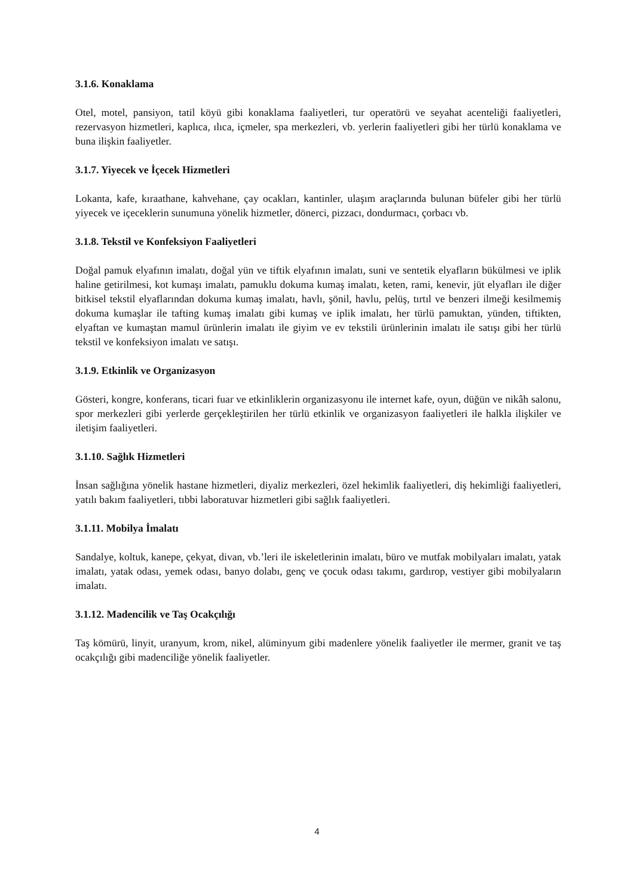3.1.6. Konaklama
Otel, motel, pansiyon, tatil köyü gibi konaklama faaliyetleri, tur operatörü ve seyahat acenteliği faaliyetleri, rezervasyon hizmetleri, kaplıca, ılıca, içmeler, spa merkezleri, vb. yerlerin faaliyetleri gibi her türlü konaklama ve buna ilişkin faaliyetler.
3.1.7. Yiyecek ve İçecek Hizmetleri
Lokanta, kafe, kıraathane, kahvehane, çay ocakları, kantinler, ulaşım araçlarında bulunan büfeler gibi her türlü yiyecek ve içeceklerin sunumuna yönelik hizmetler, dönerci, pizzacı, dondurmacı, çorbacı vb.
3.1.8. Tekstil ve Konfeksiyon Faaliyetleri
Doğal pamuk elyafının imalatı, doğal yün ve tiftik elyafının imalatı, suni ve sentetik elyafların bükülmesi ve iplik haline getirilmesi, kot kumaşı imalatı, pamuklu dokuma kumaş imalatı, keten, rami, kenevir, jüt elyafları ile diğer bitkisel tekstil elyaflarından dokuma kumaş imalatı, havlı, şönil, havlu, pelüş, tırtıl ve benzeri ilmeği kesilmemiş dokuma kumaşlar ile tafting kumaş imalatı gibi kumaş ve iplik imalatı, her türlü pamuktan, yünden, tiftikten, elyaftan ve kumaştan mamul ürünlerin imalatı ile giyim ve ev tekstili ürünlerinin imalatı ile satışı gibi her türlü tekstil ve konfeksiyon imalatı ve satışı.
3.1.9. Etkinlik ve Organizasyon
Gösteri, kongre, konferans, ticari fuar ve etkinliklerin organizasyonu ile internet kafe, oyun, düğün ve nikâh salonu, spor merkezleri gibi yerlerde gerçekleştirilen her türlü etkinlik ve organizasyon faaliyetleri ile halkla ilişkiler ve iletişim faaliyetleri.
3.1.10. Sağlık Hizmetleri
İnsan sağlığına yönelik hastane hizmetleri, diyaliz merkezleri, özel hekimlik faaliyetleri, diş hekimliği faaliyetleri, yatılı bakım faaliyetleri, tıbbi laboratuvar hizmetleri gibi sağlık faaliyetleri.
3.1.11. Mobilya İmalatı
Sandalye, koltuk, kanepe, çekyat, divan, vb.’leri ile iskeletlerinin imalatı, büro ve mutfak mobilyaları imalatı, yatak imalatı, yatak odası, yemek odası, banyo dolabı, genç ve çocuk odası takımı, gardırop, vestiyer gibi mobilyaların imalatı.
3.1.12. Madencilik ve Taş Ocakçılığı
Taş kömürü, linyit, uranyum, krom, nikel, alüminyum gibi madenlere yönelik faaliyetler ile mermer, granit ve taş ocakçılığı gibi madenciliğe yönelik faaliyetler.
4